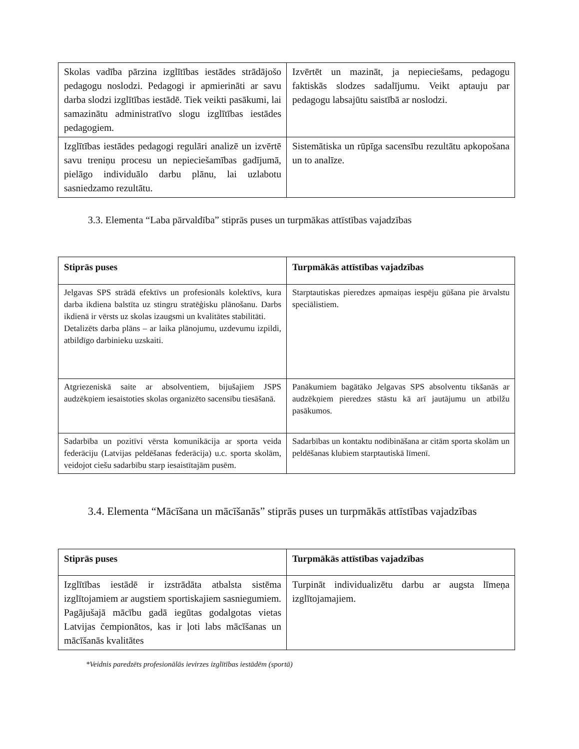| Skolas vadība pārzina izglītības iestādes strādājošo pedagogu noslodzi. Pedagogi ir apmierināti ar savu darba slodzi izglītības iestādē. Tiek veikti pasākumi, lai samazinātu administratīvo slogu izglītības iestādes pedagogiem. | Izvērtēt un mazināt, ja nepieciešams, pedagogu faktiskās slodzes sadalījumu. Veikt aptauju par pedagogu labsajūtu saistībā ar noslodzi. |
| Izglītības iestādes pedagogi regulāri analizē un izvērtē savu treniņu procesu un nepieciešamības gadījumā, pielāgo individuālo darbu plānu, lai uzlabotu sasniedzamo rezultātu. | Sistemātiska un rūpīga sacensību rezultātu apkopošana un to analīze. |
3.3. Elementa “Laba pārvaldība” stiprās puses un turpmākas attīstības vajadzības
| Stiprās puses | Turpmākās attīstības vajadzības |
| --- | --- |
| Jelgavas SPS strādā efektīvs un profesionāls kolektīvs, kura darba ikdiena balstīta uz stingru stratēģisku plānošanu. Darbs ikdienā ir vērsts uz skolas izaugsmi un kvalitātes stabilitāti. Detalizēts darba plāns – ar laika plānojumu, uzdevumu izpildi, atbildīgo darbinieku uzskaiti. | Starptautiskas pieredzes apmaiņas iespēju gūšana pie ārvalstu speciālistiem. |
| Atgriezeniskā saite ar absolventiem, bijušajiem JSPS audzēkņiem iesaistoties skolas organizēto sacensību tiesāšanā. | Panākumiem bagātāko Jelgavas SPS absolventu tikšanās ar audzēkņiem pieredzes stāstu kā arī jautājumu un atbilžu pasākumos. |
| Sadarbība un pozitīvi vērsta komunikācija ar sporta veida federāciju (Latvijas peldēšanas federācija) u.c. sporta skolām, veidojot ciešu sadarbību starp iesaistītajām pusēm. | Sadarbības un kontaktu nodibināšana ar citām sporta skolām un peldēšanas klubiem starptautiskā līmenī. |
3.4. Elementa “Mācīšana un mācīšanās” stiprās puses un turpmākās attīstības vajadzības
| Stiprās puses | Turpmākās attīstības vajadzības |
| --- | --- |
| Izglītības iestādē ir izstrādāta atbalsta sistēma izglītojamiem ar augstiem sportiskajiem sasniegumiem. Pagājušajā mācību gadā iegūtas godalgotas vietas Latvijas čempionātos, kas ir ļoti labs mācīšanas un mācīšanās kvalitātes | Turpināt individualizētu darbu ar augsta līmeņa izglītojamajiem. |
*Veidnis paredzēts profesionālās ievirzes izglītības iestādēm (sportā)